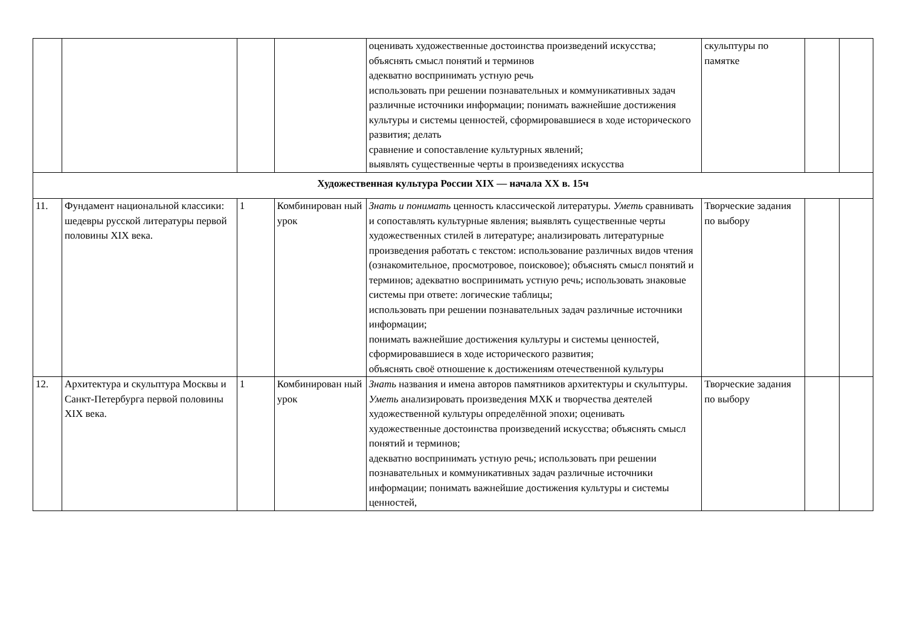| | | | | оценивать художественные достоинства произведений искусства; объяснять смысл понятий и терминов адекватно воспринимать устную речь использовать при решении познавательных и коммуникативных задач различные источники информации; понимать важнейшие достижения культуры и системы ценностей, сформировавшиеся в ходе исторического развития; делать сравнение и сопоставление культурных явлений; выявлять существенные черты в произведениях искусства | скульптуры по памятке | | |
| Художественная культура России XIX — начала XX в. 15ч | | | | | | | |
| 11. | Фундамент национальной классики: шедевры русской литературы первой половины XIX века. | 1 | Комбинирован ный урок | Знать и понимать ценность классической литературы. Уметь сравнивать и сопоставлять культурные явления; выявлять существенные черты художественных стилей в литературе; анализировать литературные произведения работать с текстом: использование различных видов чтения (ознакомительное, просмотровое, поисковое); объяснять смысл понятий и терминов; адекватно воспринимать устную речь; использовать знаковые системы при ответе: логические таблицы; использовать при решении познавательных задач различные источники информации; понимать важнейшие достижения культуры и системы ценностей, сформировавшиеся в ходе исторического развития; объяснять своё отношение к достижениям отечественной культуры | Творческие задания по выбору | | |
| 12. | Архитектура и скульптура Москвы и Санкт-Петербурга первой половины XIX века. | 1 | Комбинирован ный урок | Знать названия и имена авторов памятников архитектуры и скульптуры. Уметь анализировать произведения МХК и творчества деятелей художественной культуры определённой эпохи; оценивать художественные достоинства произведений искусства; объяснять смысл понятий и терминов; адекватно воспринимать устную речь; использовать при решении познавательных и коммуникативных задач различные источники информации; понимать важнейшие достижения культуры и системы ценностей, | Творческие задания по выбору | | |